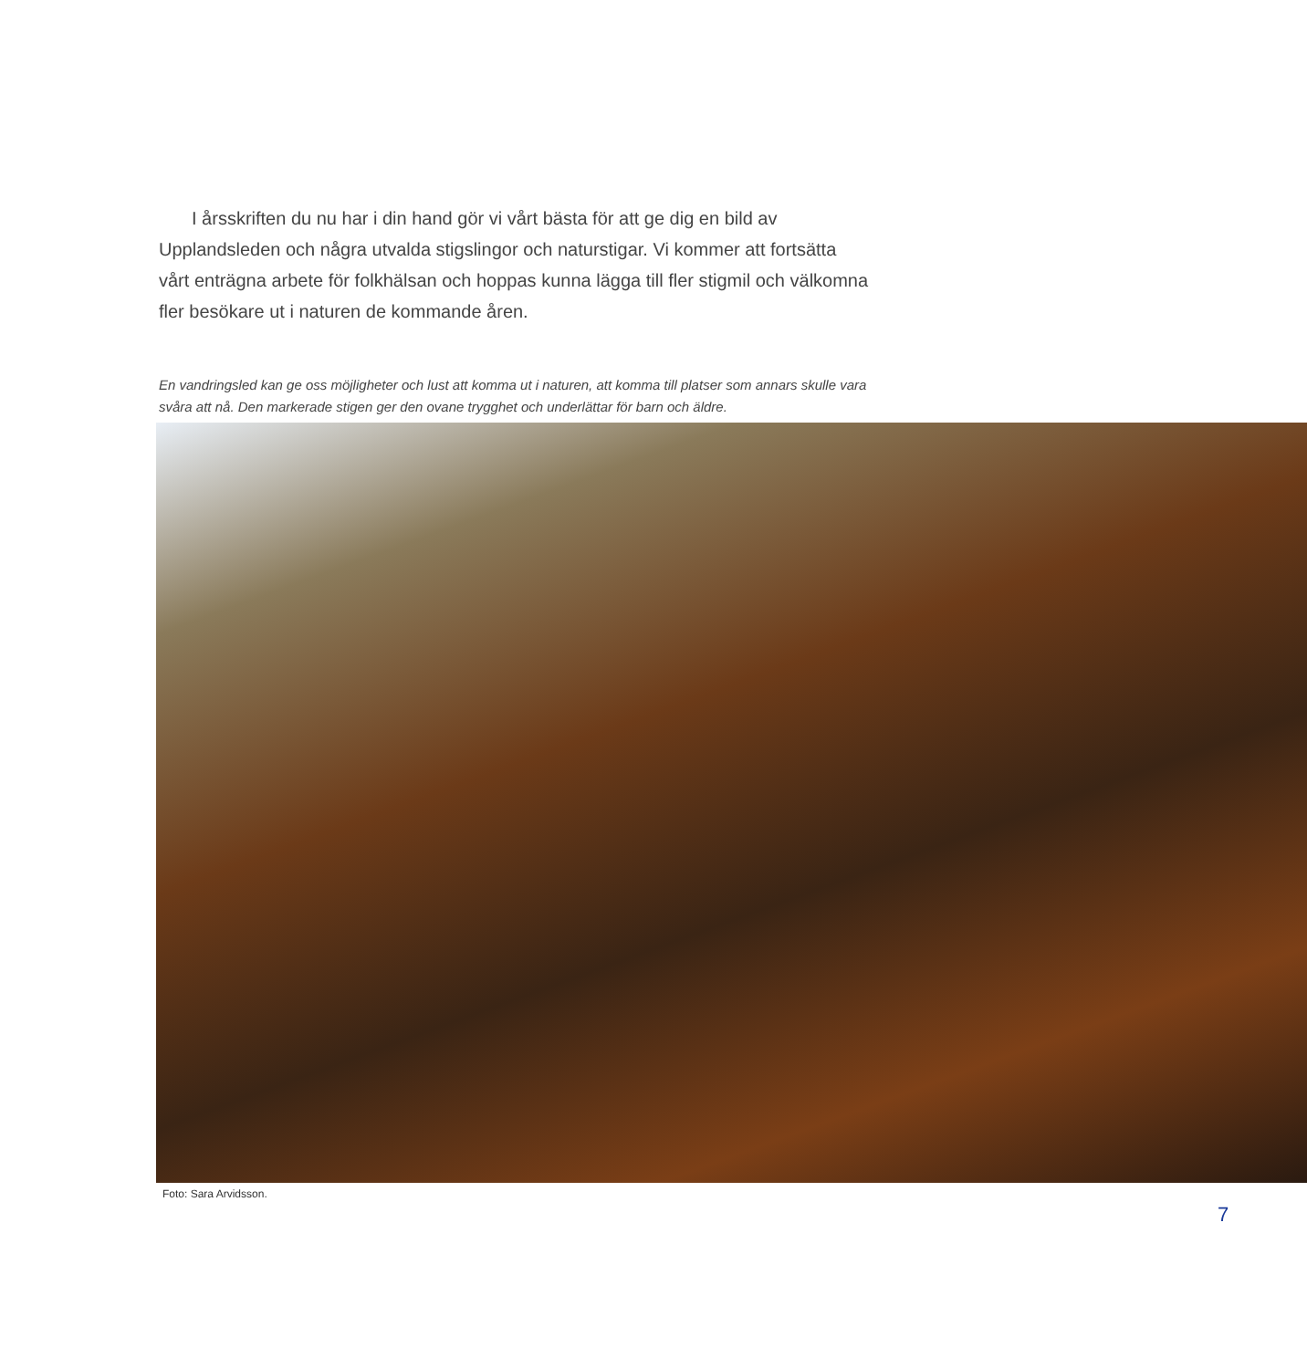I årsskriften du nu har i din hand gör vi vårt bästa för att ge dig en bild av Upplandsleden och några utvalda stigslingor och naturstigar. Vi kommer att fort­sätta vårt enträgna arbete för folkhälsan och hoppas kunna lägga till fler stigmil och välkomna fler besökare ut i naturen de kommande åren.
En vandringsled kan ge oss möjligheter och lust att komma ut i naturen, att komma till platser som annars skulle vara svåra att nå. Den markerade stigen ger den ovane trygghet och underlättar för barn och äldre.
Foto: Sara Arvidsson.
7